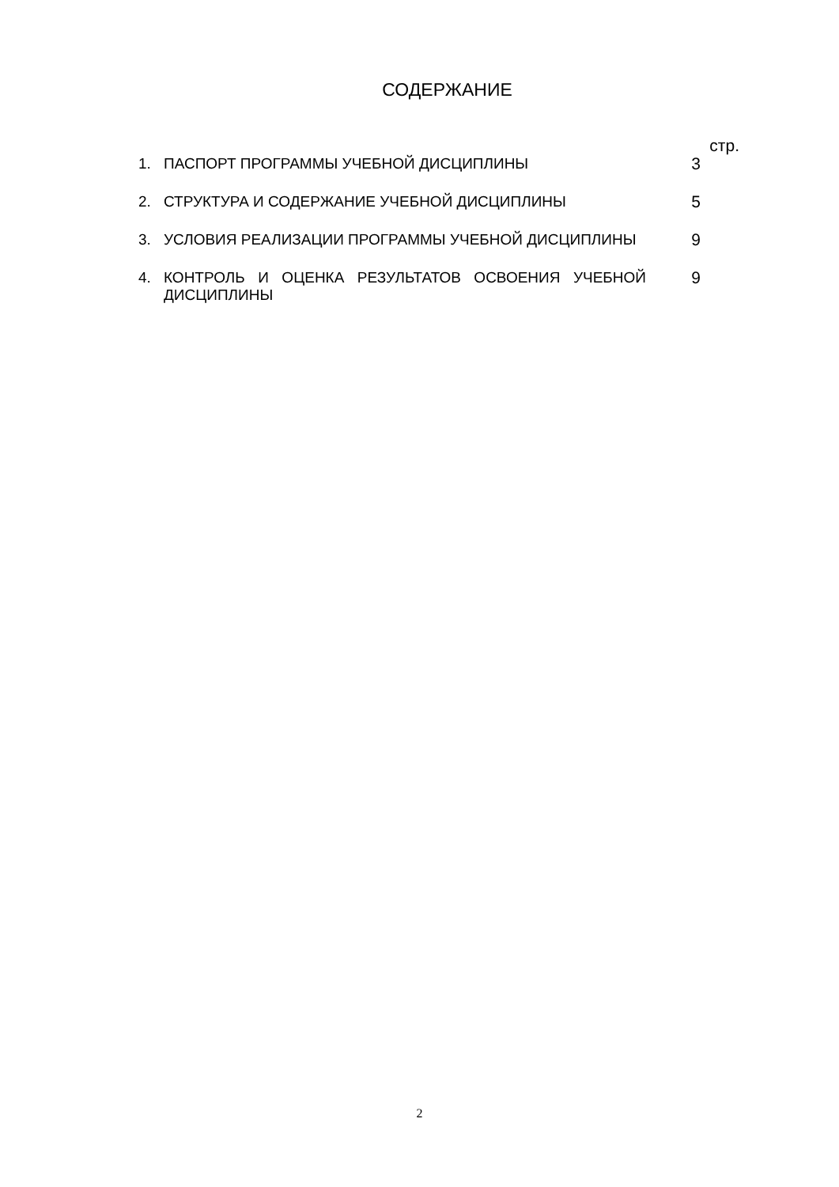СОДЕРЖАНИЕ
стр.
1. ПАСПОРТ ПРОГРАММЫ УЧЕБНОЙ ДИСЦИПЛИНЫ 3
2. СТРУКТУРА И СОДЕРЖАНИЕ УЧЕБНОЙ ДИСЦИПЛИНЫ 5
3. УСЛОВИЯ РЕАЛИЗАЦИИ ПРОГРАММЫ УЧЕБНОЙ ДИСЦИПЛИНЫ 9
4. КОНТРОЛЬ И ОЦЕНКА РЕЗУЛЬТАТОВ ОСВОЕНИЯ УЧЕБНОЙ ДИСЦИПЛИНЫ
9
2